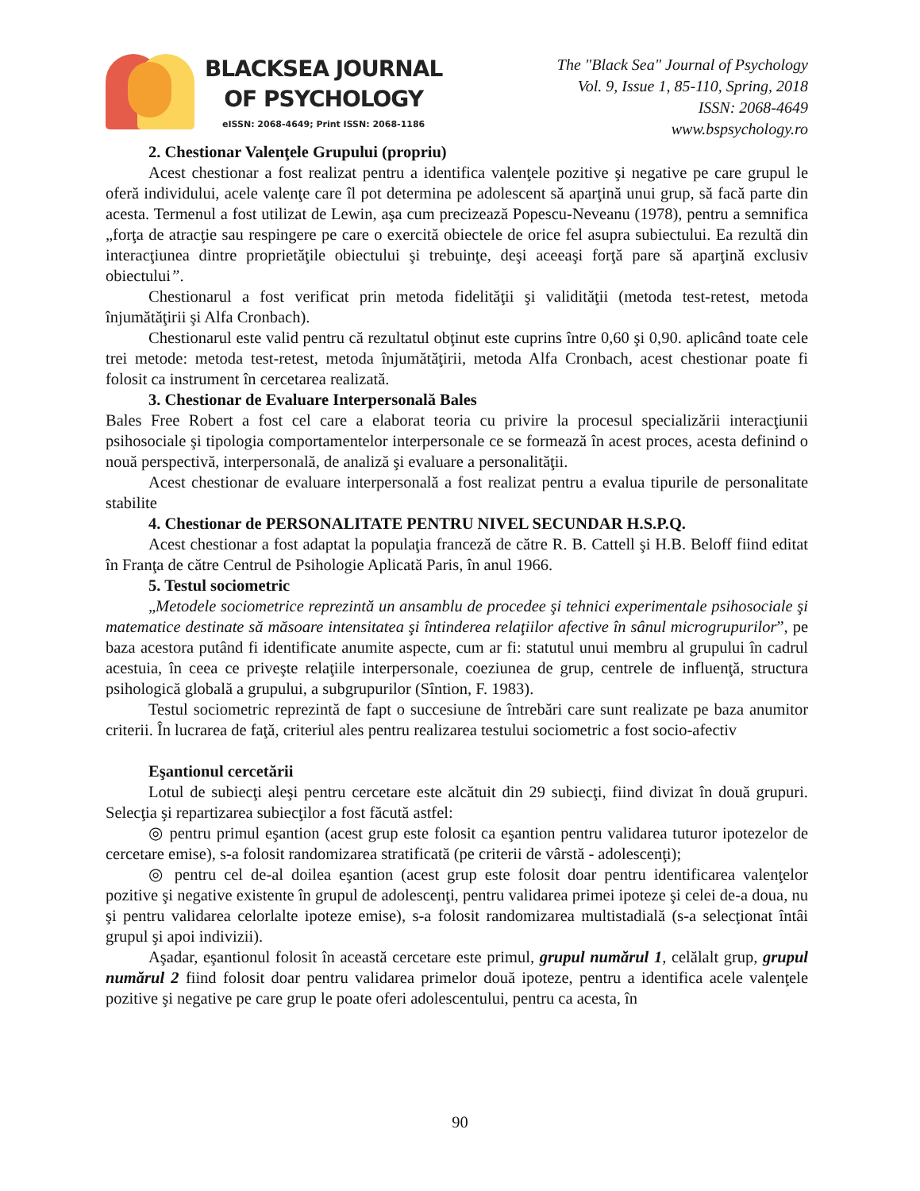BLACKSEA JOURNAL
OF PSYCHOLOGY
eISSN: 2068-4649; Print ISSN: 2068-1186
The "Black Sea" Journal of Psychology
Vol. 9, Issue 1, 85-110, Spring, 2018
ISSN: 2068-4649
www.bspsychology.ro
2. Chestionar Valenţele Grupului (propriu)
Acest chestionar a fost realizat pentru a identifica valenţele pozitive şi negative pe care grupul le oferă individului, acele valenţe care îl pot determina pe adolescent să aparţină unui grup, să facă parte din acesta. Termenul a fost utilizat de Lewin, aşa cum precizează Popescu-Neveanu (1978), pentru a semnifica „forţa de atracţie sau respingere pe care o exercită obiectele de orice fel asupra subiectului. Ea rezultă din interacţiunea dintre proprietăţile obiectului şi trebuinţe, deşi aceeaşi forţă pare să aparţină exclusiv obiectului”.
Chestionarul a fost verificat prin metoda fidelităţii şi validităţii (metoda test-retest, metoda înjumătăţirii şi Alfa Cronbach).
Chestionarul este valid pentru că rezultatul obţinut este cuprins între 0,60 şi 0,90. aplicând toate cele trei metode: metoda test-retest, metoda înjumătăţirii, metoda Alfa Cronbach, acest chestionar poate fi folosit ca instrument în cercetarea realizată.
3. Chestionar de Evaluare Interpersonală Bales
Bales Free Robert a fost cel care a elaborat teoria cu privire la procesul specializării interacţiunii psihosociale şi tipologia comportamentelor interpersonale ce se formează în acest proces, acesta definind o nouă perspectivă, interpersonală, de analiză şi evaluare a personalităţii.
Acest chestionar de evaluare interpersonală a fost realizat pentru a evalua tipurile de personalitate stabilite
4. Chestionar de PERSONALITATE PENTRU NIVEL SECUNDAR H.S.P.Q.
Acest chestionar a fost adaptat la populaţia franceză de către R. B. Cattell şi H.B. Beloff fiind editat în Franţa de către Centrul de Psihologie Aplicată Paris, în anul 1966.
5. Testul sociometric
„Metodele sociometrice reprezintă un ansamblu de procedee şi tehnici experimentale psihosociale şi matematice destinate să măsoare intensitatea şi întinderea relaţiilor afective în sânul microgrupurilor”, pe baza acestora putând fi identificate anumite aspecte, cum ar fi: statutul unui membru al grupului în cadrul acestuia, în ceea ce priveşte relaţiile interpersonale, coeziunea de grup, centrele de influenţă, structura psihologică globală a grupului, a subgrupurilor (Sîntion, F. 1983).
Testul sociometric reprezintă de fapt o succesiune de întrebări care sunt realizate pe baza anumitor criterii. În lucrarea de faţă, criteriul ales pentru realizarea testului sociometric a fost socio-afectiv
Eşantionul cercetării
Lotul de subiecţi aleşi pentru cercetare este alcătuit din 29 subiecţi, fiind divizat în două grupuri. Selecţia şi repartizarea subiecţilor a fost făcută astfel:
◎ pentru primul eşantion (acest grup este folosit ca eşantion pentru validarea tuturor ipotezelor de cercetare emise), s-a folosit randomizarea stratificată (pe criterii de vârstă - adolescenţi);
◎ pentru cel de-al doilea eşantion (acest grup este folosit doar pentru identificarea valenţelor pozitive şi negative existente în grupul de adolescenţi, pentru validarea primei ipoteze şi celei de-a doua, nu şi pentru validarea celorlalte ipoteze emise), s-a folosit randomizarea multistadială (s-a selecţionat întâi grupul şi apoi indivizii).
Aşadar, eşantionul folosit în această cercetare este primul, grupul numărul 1, celălalt grup, grupul numărul 2 fiind folosit doar pentru validarea primelor două ipoteze, pentru a identifica acele valenţele pozitive şi negative pe care grup le poate oferi adolescentului, pentru ca acesta, în
90